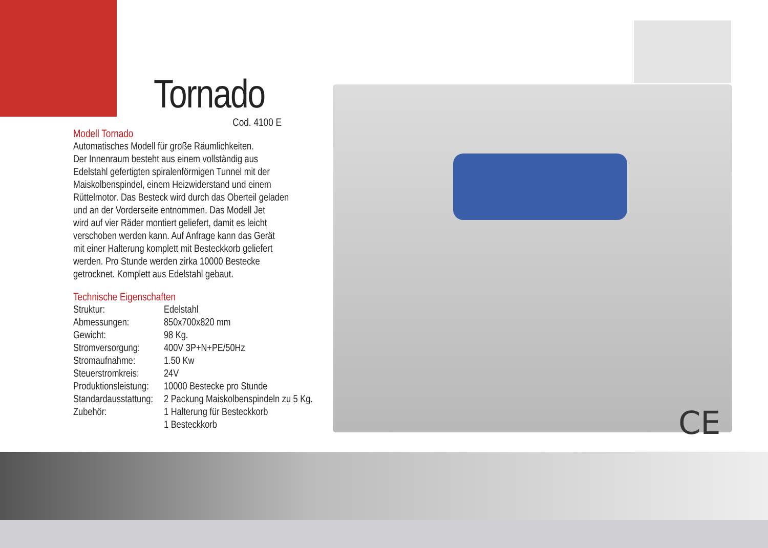Tornado
Cod. 4100 E
Modell Tornado
Automatisches Modell für große Räumlichkeiten.
Der Innenraum besteht aus einem vollständig aus
Edelstahl gefertigten spiralenförmigen Tunnel mit der
Maiskolbenspindel, einem Heizwiderstand und einem
Rüttelmotor. Das Besteck wird durch das Oberteil geladen
und an der Vorderseite entnommen. Das Modell Jet
wird auf vier Räder montiert geliefert, damit es leicht
verschoben werden kann. Auf Anfrage kann das Gerät
mit einer Halterung komplett mit Besteckkorb geliefert
werden. Pro Stunde werden zirka 10000 Bestecke
getrocknet. Komplett aus Edelstahl gebaut.
Technische Eigenschaften
| Struktur: | Edelstahl |
| Abmessungen: | 850x700x820 mm |
| Gewicht: | 98 Kg. |
| Stromversorgung: | 400V 3P+N+PE/50Hz |
| Stromaufnahme: | 1.50 Kw |
| Steuerstromkreis: | 24V |
| Produktionsleistung: | 10000 Bestecke pro Stunde |
| Standardausstattung: | 2 Packung Maiskolbenspindeln zu 5 Kg. |
| Zubehör: | 1 Halterung für Besteckkorb 1 Besteckkorb |
CE